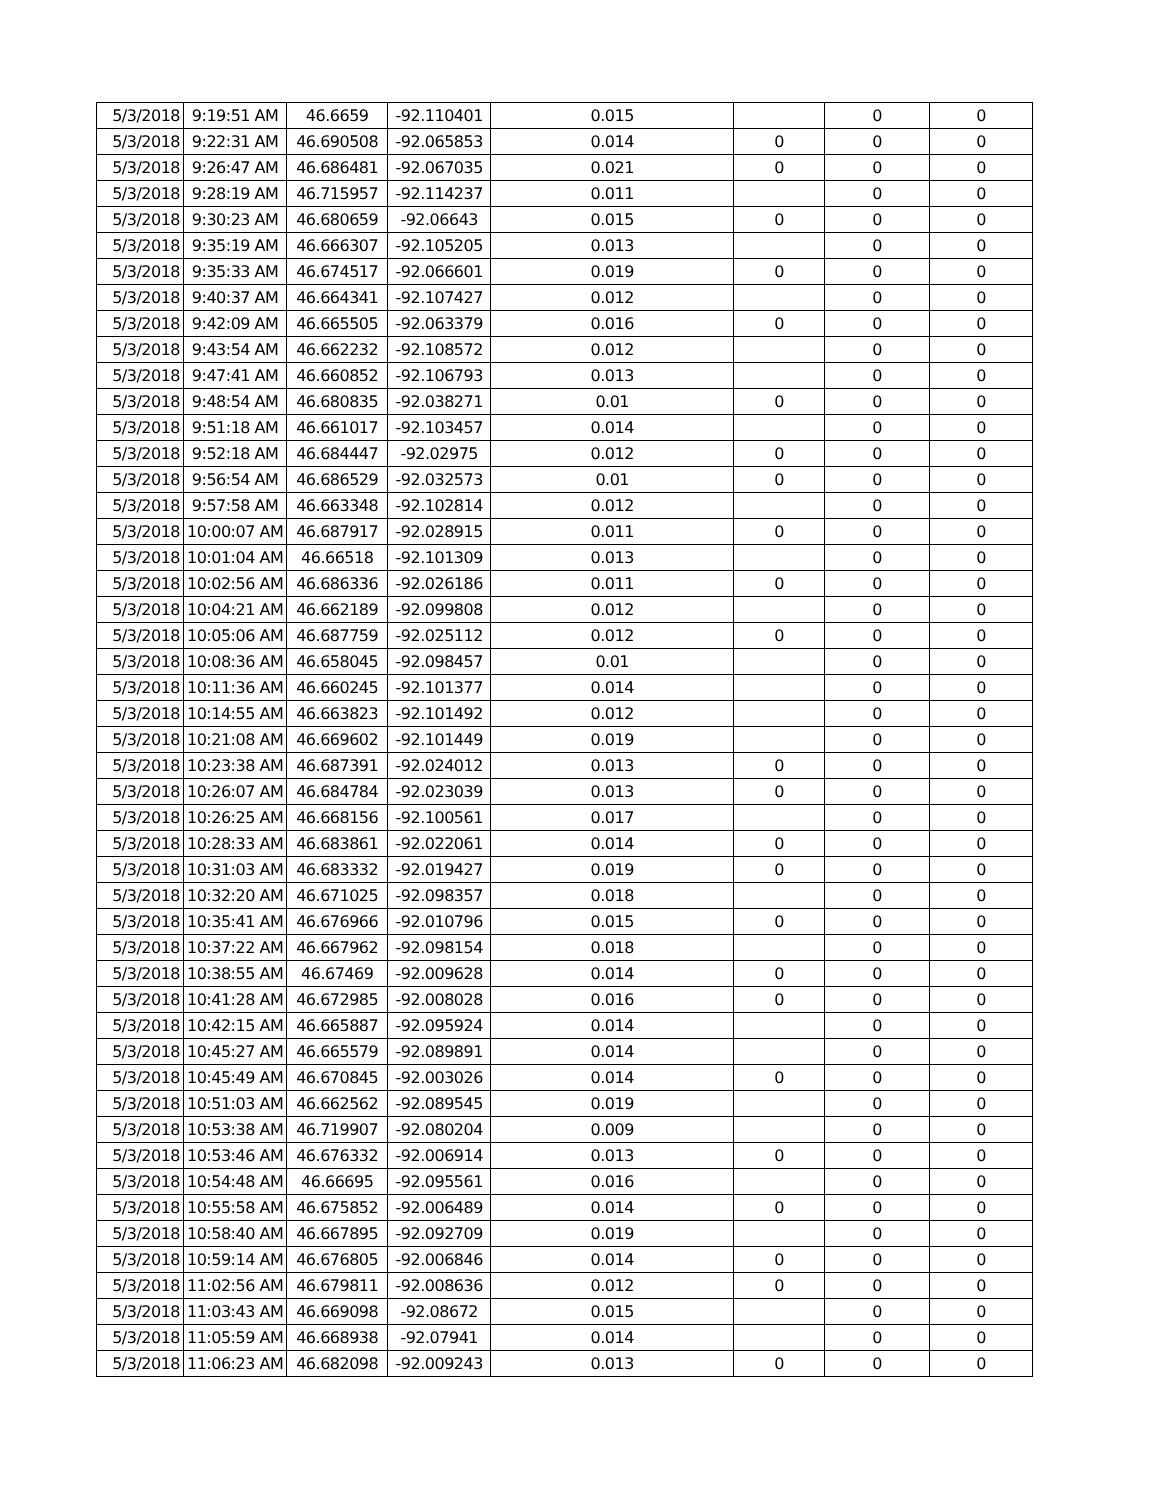| 5/3/2018 | 9:19:51 AM | 46.6659 | -92.110401 | 0.015 | | 0 | 0 |
| 5/3/2018 | 9:22:31 AM | 46.690508 | -92.065853 | 0.014 | 0 | 0 | 0 |
| 5/3/2018 | 9:26:47 AM | 46.686481 | -92.067035 | 0.021 | 0 | 0 | 0 |
| 5/3/2018 | 9:28:19 AM | 46.715957 | -92.114237 | 0.011 | | 0 | 0 |
| 5/3/2018 | 9:30:23 AM | 46.680659 | -92.06643 | 0.015 | 0 | 0 | 0 |
| 5/3/2018 | 9:35:19 AM | 46.666307 | -92.105205 | 0.013 | | 0 | 0 |
| 5/3/2018 | 9:35:33 AM | 46.674517 | -92.066601 | 0.019 | 0 | 0 | 0 |
| 5/3/2018 | 9:40:37 AM | 46.664341 | -92.107427 | 0.012 | | 0 | 0 |
| 5/3/2018 | 9:42:09 AM | 46.665505 | -92.063379 | 0.016 | 0 | 0 | 0 |
| 5/3/2018 | 9:43:54 AM | 46.662232 | -92.108572 | 0.012 | | 0 | 0 |
| 5/3/2018 | 9:47:41 AM | 46.660852 | -92.106793 | 0.013 | | 0 | 0 |
| 5/3/2018 | 9:48:54 AM | 46.680835 | -92.038271 | 0.01 | 0 | 0 | 0 |
| 5/3/2018 | 9:51:18 AM | 46.661017 | -92.103457 | 0.014 | | 0 | 0 |
| 5/3/2018 | 9:52:18 AM | 46.684447 | -92.02975 | 0.012 | 0 | 0 | 0 |
| 5/3/2018 | 9:56:54 AM | 46.686529 | -92.032573 | 0.01 | 0 | 0 | 0 |
| 5/3/2018 | 9:57:58 AM | 46.663348 | -92.102814 | 0.012 | | 0 | 0 |
| 5/3/2018 | 10:00:07 AM | 46.687917 | -92.028915 | 0.011 | 0 | 0 | 0 |
| 5/3/2018 | 10:01:04 AM | 46.66518 | -92.101309 | 0.013 | | 0 | 0 |
| 5/3/2018 | 10:02:56 AM | 46.686336 | -92.026186 | 0.011 | 0 | 0 | 0 |
| 5/3/2018 | 10:04:21 AM | 46.662189 | -92.099808 | 0.012 | | 0 | 0 |
| 5/3/2018 | 10:05:06 AM | 46.687759 | -92.025112 | 0.012 | 0 | 0 | 0 |
| 5/3/2018 | 10:08:36 AM | 46.658045 | -92.098457 | 0.01 | | 0 | 0 |
| 5/3/2018 | 10:11:36 AM | 46.660245 | -92.101377 | 0.014 | | 0 | 0 |
| 5/3/2018 | 10:14:55 AM | 46.663823 | -92.101492 | 0.012 | | 0 | 0 |
| 5/3/2018 | 10:21:08 AM | 46.669602 | -92.101449 | 0.019 | | 0 | 0 |
| 5/3/2018 | 10:23:38 AM | 46.687391 | -92.024012 | 0.013 | 0 | 0 | 0 |
| 5/3/2018 | 10:26:07 AM | 46.684784 | -92.023039 | 0.013 | 0 | 0 | 0 |
| 5/3/2018 | 10:26:25 AM | 46.668156 | -92.100561 | 0.017 | | 0 | 0 |
| 5/3/2018 | 10:28:33 AM | 46.683861 | -92.022061 | 0.014 | 0 | 0 | 0 |
| 5/3/2018 | 10:31:03 AM | 46.683332 | -92.019427 | 0.019 | 0 | 0 | 0 |
| 5/3/2018 | 10:32:20 AM | 46.671025 | -92.098357 | 0.018 | | 0 | 0 |
| 5/3/2018 | 10:35:41 AM | 46.676966 | -92.010796 | 0.015 | 0 | 0 | 0 |
| 5/3/2018 | 10:37:22 AM | 46.667962 | -92.098154 | 0.018 | | 0 | 0 |
| 5/3/2018 | 10:38:55 AM | 46.67469 | -92.009628 | 0.014 | 0 | 0 | 0 |
| 5/3/2018 | 10:41:28 AM | 46.672985 | -92.008028 | 0.016 | 0 | 0 | 0 |
| 5/3/2018 | 10:42:15 AM | 46.665887 | -92.095924 | 0.014 | | 0 | 0 |
| 5/3/2018 | 10:45:27 AM | 46.665579 | -92.089891 | 0.014 | | 0 | 0 |
| 5/3/2018 | 10:45:49 AM | 46.670845 | -92.003026 | 0.014 | 0 | 0 | 0 |
| 5/3/2018 | 10:51:03 AM | 46.662562 | -92.089545 | 0.019 | | 0 | 0 |
| 5/3/2018 | 10:53:38 AM | 46.719907 | -92.080204 | 0.009 | | 0 | 0 |
| 5/3/2018 | 10:53:46 AM | 46.676332 | -92.006914 | 0.013 | 0 | 0 | 0 |
| 5/3/2018 | 10:54:48 AM | 46.66695 | -92.095561 | 0.016 | | 0 | 0 |
| 5/3/2018 | 10:55:58 AM | 46.675852 | -92.006489 | 0.014 | 0 | 0 | 0 |
| 5/3/2018 | 10:58:40 AM | 46.667895 | -92.092709 | 0.019 | | 0 | 0 |
| 5/3/2018 | 10:59:14 AM | 46.676805 | -92.006846 | 0.014 | 0 | 0 | 0 |
| 5/3/2018 | 11:02:56 AM | 46.679811 | -92.008636 | 0.012 | 0 | 0 | 0 |
| 5/3/2018 | 11:03:43 AM | 46.669098 | -92.08672 | 0.015 | | 0 | 0 |
| 5/3/2018 | 11:05:59 AM | 46.668938 | -92.07941 | 0.014 | | 0 | 0 |
| 5/3/2018 | 11:06:23 AM | 46.682098 | -92.009243 | 0.013 | 0 | 0 | 0 |